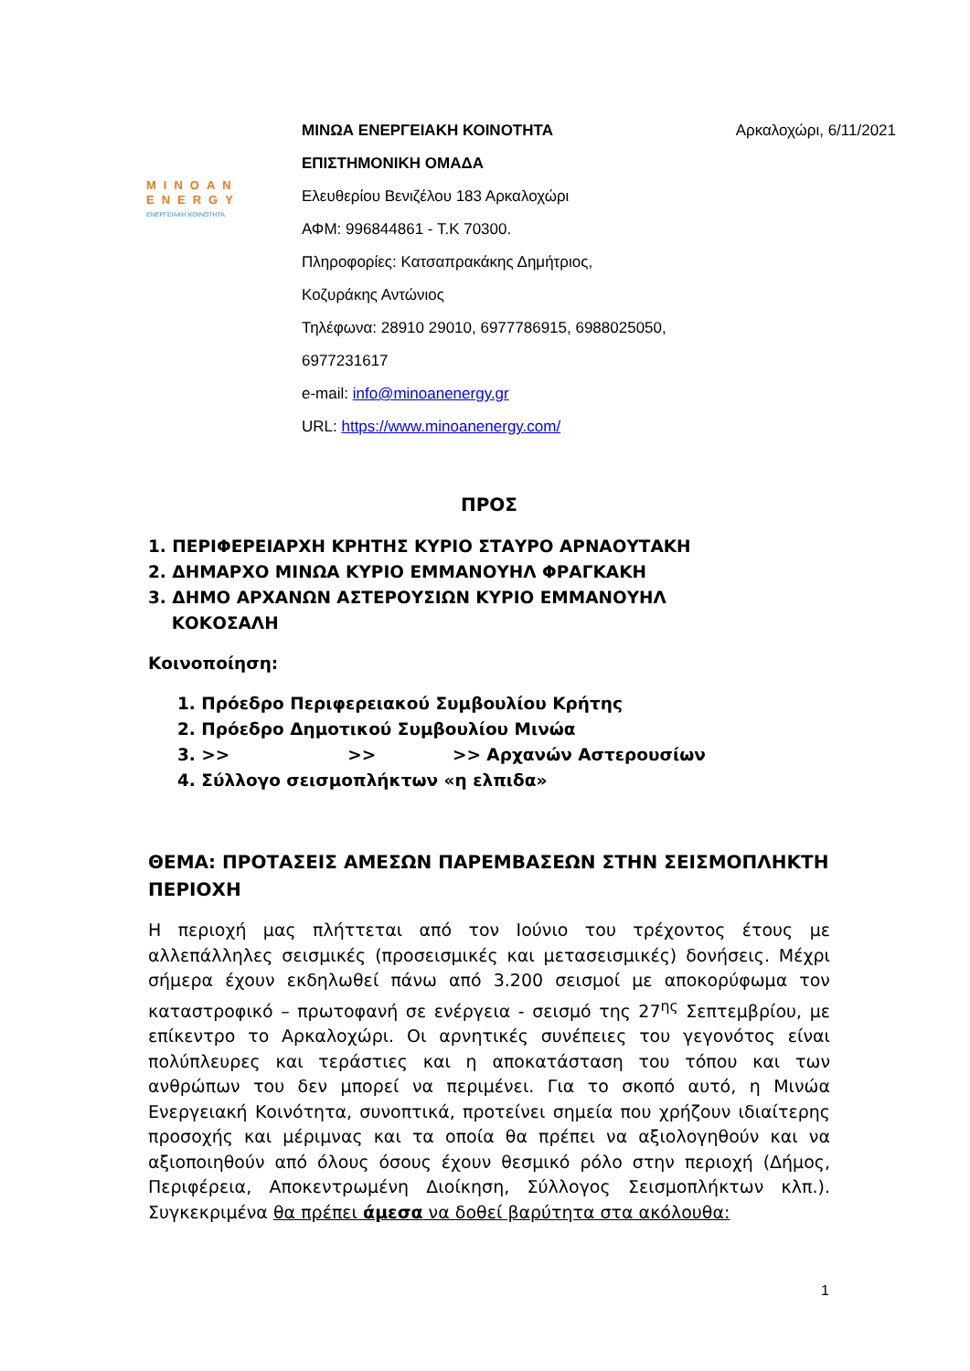MINOAN
ENERGY
ΕΝΕΡΓΕΙΑΚΗ ΚΟΙΝΟΤΗΤΑ
ΜΙΝΩΑ ΕΝΕΡΓΕΙΑΚΗ ΚΟΙΝΟΤΗΤΑ
ΕΠΙΣΤΗΜΟΝΙΚΗ ΟΜΑΔΑ
Ελευθερίου Βενιζέλου 183 Αρκαλοχώρι
ΑΦΜ: 996844861 - Τ.Κ 70300.
Πληροφορίες: Κατσαπρακάκης Δημήτριος,
Κοζυράκης Αντώνιος
Τηλέφωνα: 28910 29010, 6977786915, 6988025050,
6977231617
e-mail: info@minoanenergy.gr
URL: https://www.minoanenergy.com/
Αρκαλοχώρι, 6/11/2021
ΠΡΟΣ
1. ΠΕΡΙΦΕΡΕΙΑΡΧΗ ΚΡΗΤΗΣ ΚΥΡΙΟ ΣΤΑΥΡΟ ΑΡΝΑΟΥΤΑΚΗ
2. ΔΗΜΑΡΧΟ ΜΙΝΩΑ ΚΥΡΙΟ ΕΜΜΑΝΟΥΗΛ ΦΡΑΓΚΑΚΗ
3. ΔΗΜΟ ΑΡΧΑΝΩΝ ΑΣΤΕΡΟΥΣΙΩΝ ΚΥΡΙΟ ΕΜΜΑΝΟΥΗΛ
ΚΟΚΟΣΑΛΗ
Κοινοποίηση:
1. Πρόεδρο Περιφερειακού Συμβουλίου Κρήτης
2. Πρόεδρο Δημοτικού Συμβουλίου Μινώα
3. >> >> >> Αρχανών Αστερουσίων
4. Σύλλογο σεισμοπλήκτων «η ελπιδα»
ΘΕΜΑ: ΠΡΟΤΑΣΕΙΣ ΑΜΕΣΩΝ ΠΑΡΕΜΒΑΣΕΩΝ ΣΤΗΝ ΣΕΙΣΜΟΠΛΗΚΤΗ ΠΕΡΙΟΧΗ
Η περιοχή μας πλήττεται από τον Ιούνιο του τρέχοντος έτους με αλλεπάλληλες σεισμικές (προσεισμικές και μετασεισμικές) δονήσεις. Μέχρι σήμερα έχουν εκδηλωθεί πάνω από 3.200 σεισμοί με αποκορύφωμα τον καταστροφικό – πρωτοφανή σε ενέργεια - σεισμό της 27<sup>ης</sup> Σεπτεμβρίου, με επίκεντρο το Αρκαλοχώρι. Οι αρνητικές συνέπειες του γεγονότος είναι πολύπλευρες και τεράστιες και η αποκατάσταση του τόπου και των ανθρώπων του δεν μπορεί να περιμένει. Για το σκοπό αυτό, η Μινώα Ενεργειακή Κοινότητα, συνοπτικά, προτείνει σημεία που χρήζουν ιδιαίτερης προσοχής και μέριμνας και τα οποία θα πρέπει να αξιολογηθούν και να αξιοποιηθούν από όλους όσους έχουν θεσμικό ρόλο στην περιοχή (Δήμος, Περιφέρεια, Αποκεντρωμένη Διοίκηση, Σύλλογος Σεισμοπλήκτων κλπ.). Συγκεκριμένα θα πρέπει άμεσα να δοθεί βαρύτητα στα ακόλουθα:
1